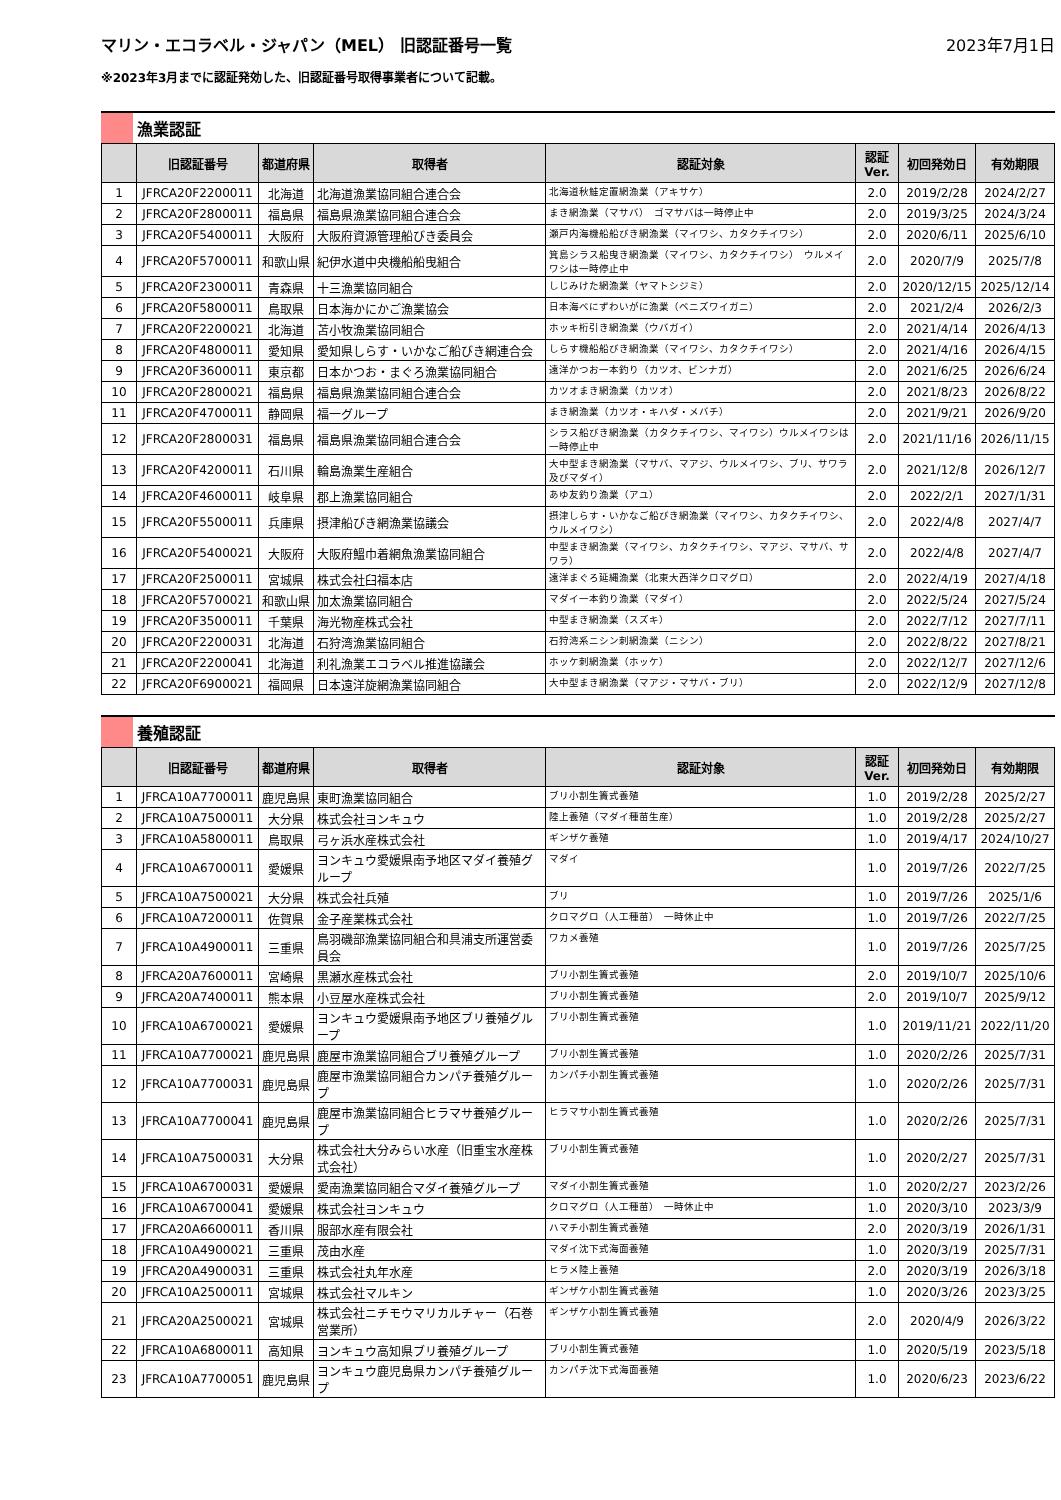マリン・エコラベル・ジャパン（MEL） 旧認証番号一覧
2023年7月1日
※2023年3月までに認証発効した、旧認証番号取得事業者について記載。
漁業認証
| | 旧認証番号 | 都道府県 | 取得者 | 認証対象 | 認証 Ver. | 初回発効日 | 有効期限 |
| --- | --- | --- | --- | --- | --- | --- | --- |
| 1 | JFRCA20F2200011 | 北海道 | 北海道漁業協同組合連合会 | 北海道秋鮭定置網漁業（アキサケ） | 2.0 | 2019/2/28 | 2024/2/27 |
| 2 | JFRCA20F2800011 | 福島県 | 福島県漁業協同組合連合会 | まき網漁業（マサバ） ゴマサバは一時停止中 | 2.0 | 2019/3/25 | 2024/3/24 |
| 3 | JFRCA20F5400011 | 大阪府 | 大阪府資源管理船びき委員会 | 瀬戸内海機船船びき網漁業（マイワシ、カタクチイワシ） | 2.0 | 2020/6/11 | 2025/6/10 |
| 4 | JFRCA20F5700011 | 和歌山県 | 紀伊水道中央機船船曳組合 | 箕島シラス船曳き網漁業（マイワシ、カタクチイワシ） ウルメイワシは一時停止中 | 2.0 | 2020/7/9 | 2025/7/8 |
| 5 | JFRCA20F2300011 | 青森県 | 十三漁業協同組合 | しじみけた網漁業（ヤマトシジミ） | 2.0 | 2020/12/15 | 2025/12/14 |
| 6 | JFRCA20F5800011 | 鳥取県 | 日本海かにかご漁業協会 | 日本海べにずわいがに漁業（ベニズワイガニ） | 2.0 | 2021/2/4 | 2026/2/3 |
| 7 | JFRCA20F2200021 | 北海道 | 苫小牧漁業協同組合 | ホッキ桁引き網漁業（ウバガイ） | 2.0 | 2021/4/14 | 2026/4/13 |
| 8 | JFRCA20F4800011 | 愛知県 | 愛知県しらす・いかなご船びき網連合会 | しらす機船船びき網漁業（マイワシ、カタクチイワシ） | 2.0 | 2021/4/16 | 2026/4/15 |
| 9 | JFRCA20F3600011 | 東京都 | 日本かつお・まぐろ漁業協同組合 | 遠洋かつお一本釣り（カツオ、ビンナガ） | 2.0 | 2021/6/25 | 2026/6/24 |
| 10 | JFRCA20F2800021 | 福島県 | 福島県漁業協同組合連合会 | カツオまき網漁業（カツオ） | 2.0 | 2021/8/23 | 2026/8/22 |
| 11 | JFRCA20F4700011 | 静岡県 | 福一グループ | まき網漁業（カツオ・キハダ・メバチ） | 2.0 | 2021/9/21 | 2026/9/20 |
| 12 | JFRCA20F2800031 | 福島県 | 福島県漁業協同組合連合会 | シラス船びき網漁業（カタクチイワシ、マイワシ）ウルメイワシは一時停止中 | 2.0 | 2021/11/16 | 2026/11/15 |
| 13 | JFRCA20F4200011 | 石川県 | 輪島漁業生産組合 | 大中型まき網漁業（マサバ、マアジ、ウルメイワシ、ブリ、サワラ及びマダイ） | 2.0 | 2021/12/8 | 2026/12/7 |
| 14 | JFRCA20F4600011 | 岐阜県 | 郡上漁業協同組合 | あゆ友釣り漁業（アユ） | 2.0 | 2022/2/1 | 2027/1/31 |
| 15 | JFRCA20F5500011 | 兵庫県 | 摂津船びき網漁業協議会 | 摂津しらす・いかなご船びき網漁業（マイワシ、カタクチイワシ、ウルメイワシ） | 2.0 | 2022/4/8 | 2027/4/7 |
| 16 | JFRCA20F5400021 | 大阪府 | 大阪府鰮巾着網魚漁業協同組合 | 中型まき網漁業（マイワシ、カタクチイワシ、マアジ、マサバ、サワラ） | 2.0 | 2022/4/8 | 2027/4/7 |
| 17 | JFRCA20F2500011 | 宮城県 | 株式会社臼福本店 | 遠洋まぐろ延縄漁業（北東大西洋クロマグロ） | 2.0 | 2022/4/19 | 2027/4/18 |
| 18 | JFRCA20F5700021 | 和歌山県 | 加太漁業協同組合 | マダイ一本釣り漁業（マダイ） | 2.0 | 2022/5/24 | 2027/5/24 |
| 19 | JFRCA20F3500011 | 千葉県 | 海光物産株式会社 | 中型まき網漁業（スズキ） | 2.0 | 2022/7/12 | 2027/7/11 |
| 20 | JFRCA20F2200031 | 北海道 | 石狩湾漁業協同組合 | 石狩湾系ニシン刺網漁業（ニシン） | 2.0 | 2022/8/22 | 2027/8/21 |
| 21 | JFRCA20F2200041 | 北海道 | 利礼漁業エコラベル推進協議会 | ホッケ刺網漁業（ホッケ） | 2.0 | 2022/12/7 | 2027/12/6 |
| 22 | JFRCA20F6900021 | 福岡県 | 日本遠洋旋網漁業協同組合 | 大中型まき網漁業（マアジ・マサバ・ブリ） | 2.0 | 2022/12/9 | 2027/12/8 |
養殖認証
| | 旧認証番号 | 都道府県 | 取得者 | 認証対象 | 認証 Ver. | 初回発効日 | 有効期限 |
| --- | --- | --- | --- | --- | --- | --- | --- |
| 1 | JFRCA10A7700011 | 鹿児島県 | 東町漁業協同組合 | ブリ小割生簀式養殖 | 1.0 | 2019/2/28 | 2025/2/27 |
| 2 | JFRCA10A7500011 | 大分県 | 株式会社ヨンキュウ | 陸上養殖（マダイ種苗生産） | 1.0 | 2019/2/28 | 2025/2/27 |
| 3 | JFRCA10A5800011 | 鳥取県 | 弓ヶ浜水産株式会社 | ギンザケ養殖 | 1.0 | 2019/4/17 | 2024/10/27 |
| 4 | JFRCA10A6700011 | 愛媛県 | ヨンキュウ愛媛県南予地区マダイ養殖グループ | マダイ | 1.0 | 2019/7/26 | 2022/7/25 |
| 5 | JFRCA10A7500021 | 大分県 | 株式会社兵殖 | ブリ | 1.0 | 2019/7/26 | 2025/1/6 |
| 6 | JFRCA10A7200011 | 佐賀県 | 金子産業株式会社 | クロマグロ（人工種苗） 一時休止中 | 1.0 | 2019/7/26 | 2022/7/25 |
| 7 | JFRCA10A4900011 | 三重県 | 鳥羽磯部漁業協同組合和具浦支所運営委員会 | ワカメ養殖 | 1.0 | 2019/7/26 | 2025/7/25 |
| 8 | JFRCA20A7600011 | 宮崎県 | 黒瀬水産株式会社 | ブリ小割生簀式養殖 | 2.0 | 2019/10/7 | 2025/10/6 |
| 9 | JFRCA20A7400011 | 熊本県 | 小豆屋水産株式会社 | ブリ小割生簀式養殖 | 2.0 | 2019/10/7 | 2025/9/12 |
| 10 | JFRCA10A6700021 | 愛媛県 | ヨンキュウ愛媛県南予地区ブリ養殖グループ | ブリ小割生簀式養殖 | 1.0 | 2019/11/21 | 2022/11/20 |
| 11 | JFRCA10A7700021 | 鹿児島県 | 鹿屋市漁業協同組合ブリ養殖グループ | ブリ小割生簀式養殖 | 1.0 | 2020/2/26 | 2025/7/31 |
| 12 | JFRCA10A7700031 | 鹿児島県 | 鹿屋市漁業協同組合カンパチ養殖グループ | カンパチ小割生簀式養殖 | 1.0 | 2020/2/26 | 2025/7/31 |
| 13 | JFRCA10A7700041 | 鹿児島県 | 鹿屋市漁業協同組合ヒラマサ養殖グループ | ヒラマサ小割生簀式養殖 | 1.0 | 2020/2/26 | 2025/7/31 |
| 14 | JFRCA10A7500031 | 大分県 | 株式会社大分みらい水産（旧重宝水産株式会社） | ブリ小割生簀式養殖 | 1.0 | 2020/2/27 | 2025/7/31 |
| 15 | JFRCA10A6700031 | 愛媛県 | 愛南漁業協同組合マダイ養殖グループ | マダイ小割生簀式養殖 | 1.0 | 2020/2/27 | 2023/2/26 |
| 16 | JFRCA10A6700041 | 愛媛県 | 株式会社ヨンキュウ | クロマグロ（人工種苗） 一時休止中 | 1.0 | 2020/3/10 | 2023/3/9 |
| 17 | JFRCA20A6600011 | 香川県 | 服部水産有限会社 | ハマチ小割生簀式養殖 | 2.0 | 2020/3/19 | 2026/1/31 |
| 18 | JFRCA10A4900021 | 三重県 | 茂由水産 | マダイ沈下式海面養殖 | 1.0 | 2020/3/19 | 2025/7/31 |
| 19 | JFRCA20A4900031 | 三重県 | 株式会社丸年水産 | ヒラメ陸上養殖 | 2.0 | 2020/3/19 | 2026/3/18 |
| 20 | JFRCA10A2500011 | 宮城県 | 株式会社マルキン | ギンザケ小割生簀式養殖 | 1.0 | 2020/3/26 | 2023/3/25 |
| 21 | JFRCA20A2500021 | 宮城県 | 株式会社ニチモウマリカルチャー（石巻営業所） | ギンザケ小割生簀式養殖 | 2.0 | 2020/4/9 | 2026/3/22 |
| 22 | JFRCA10A6800011 | 高知県 | ヨンキュウ高知県ブリ養殖グループ | ブリ小割生簀式養殖 | 1.0 | 2020/5/19 | 2023/5/18 |
| 23 | JFRCA10A7700051 | 鹿児島県 | ヨンキュウ鹿児島県カンパチ養殖グループ | カンパチ沈下式海面養殖 | 1.0 | 2020/6/23 | 2023/6/22 |